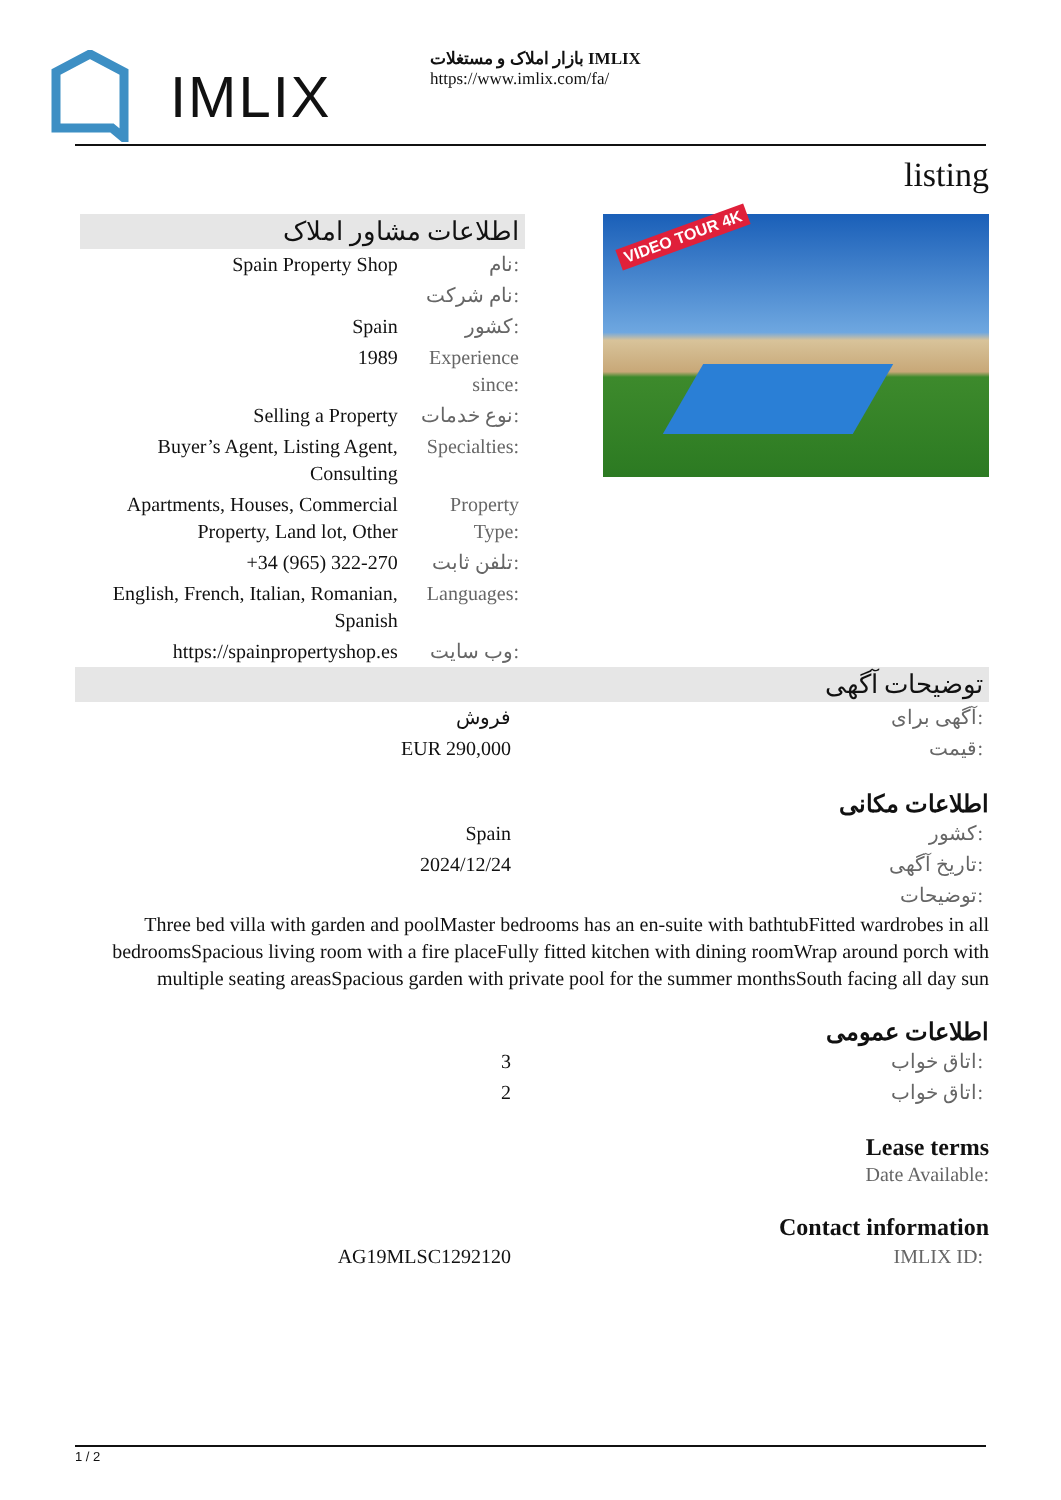IMLIX
بازار املاک و مستغلات IMLIX
https://www.imlix.com/fa/
listing
اطلاعات مشاور املاک
| Spain Property Shop | نام: |
| | نام شرکت: |
| Spain | کشور: |
| 1989 | Experience since: |
| Selling a Property | نوع خدمات: |
| Buyer’s Agent, Listing Agent, Consulting | Specialties: |
| Apartments, Houses, Commercial Property, Land lot, Other | Property Type: |
| +34 (965) 322-270 | تلفن ثابت: |
| English, French, Italian, Romanian, Spanish | Languages: |
| https://spainpropertyshop.es | وب سایت: |
VIDEO TOUR 4K
توضیحات آگهی
| فروش | آگهی برای: |
| EUR 290,000 | قیمت: |
اطلاعات مکانی
| Spain | کشور: |
| 2024/12/24 | تاریخ آگهی: |
| | توضیحات: |
Three bed villa with garden and poolMaster bedrooms has an en-suite with bathtubFitted wardrobes in all bedroomsSpacious living room with a fire placeFully fitted kitchen with dining roomWrap around porch with multiple seating areasSpacious garden with private pool for the summer monthsSouth facing all day sun
اطلاعات عمومی
| 3 | اتاق خواب: |
| 2 | اتاق خواب: |
Lease terms
Date Available:
Contact information
| AG19MLSC1292120 | IMLIX ID: |
1 / 2